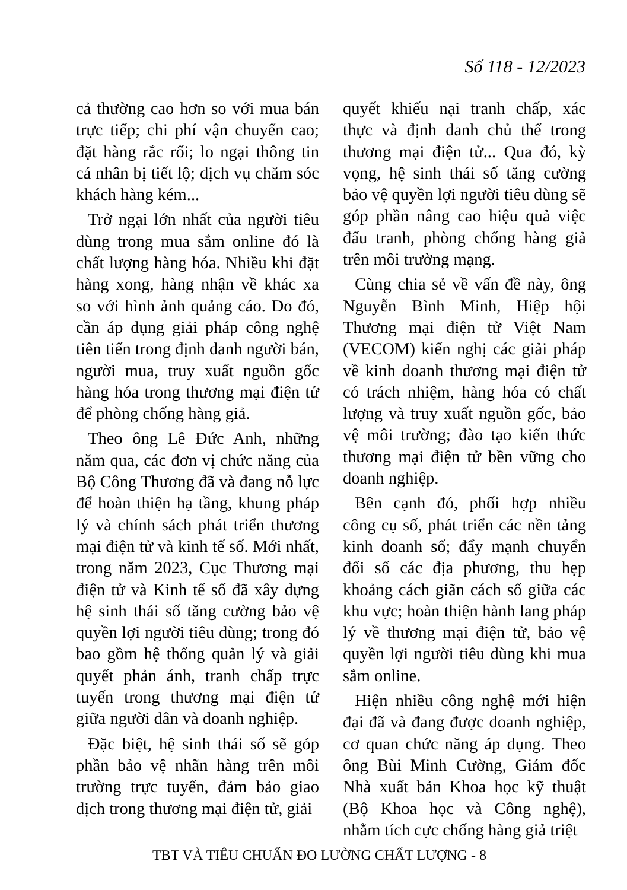Số 118 - 12/2023
cả thường cao hơn so với mua bán trực tiếp; chi phí vận chuyển cao; đặt hàng rắc rối; lo ngại thông tin cá nhân bị tiết lộ; dịch vụ chăm sóc khách hàng kém...
Trở ngại lớn nhất của người tiêu dùng trong mua sắm online đó là chất lượng hàng hóa. Nhiều khi đặt hàng xong, hàng nhận về khác xa so với hình ảnh quảng cáo. Do đó, cần áp dụng giải pháp công nghệ tiên tiến trong định danh người bán, người mua, truy xuất nguồn gốc hàng hóa trong thương mại điện tử để phòng chống hàng giả.
Theo ông Lê Đức Anh, những năm qua, các đơn vị chức năng của Bộ Công Thương đã và đang nỗ lực để hoàn thiện hạ tầng, khung pháp lý và chính sách phát triển thương mại điện tử và kinh tế số. Mới nhất, trong năm 2023, Cục Thương mại điện tử và Kinh tế số đã xây dựng hệ sinh thái số tăng cường bảo vệ quyền lợi người tiêu dùng; trong đó bao gồm hệ thống quản lý và giải quyết phản ánh, tranh chấp trực tuyến trong thương mại điện tử giữa người dân và doanh nghiệp.
Đặc biệt, hệ sinh thái số sẽ góp phần bảo vệ nhãn hàng trên môi trường trực tuyến, đảm bảo giao dịch trong thương mại điện tử, giải
quyết khiếu nại tranh chấp, xác thực và định danh chủ thể trong thương mại điện tử... Qua đó, kỳ vọng, hệ sinh thái số tăng cường bảo vệ quyền lợi người tiêu dùng sẽ góp phần nâng cao hiệu quả việc đấu tranh, phòng chống hàng giả trên môi trường mạng.
Cùng chia sẻ về vấn đề này, ông Nguyễn Bình Minh, Hiệp hội Thương mại điện tử Việt Nam (VECOM) kiến nghị các giải pháp về kinh doanh thương mại điện tử có trách nhiệm, hàng hóa có chất lượng và truy xuất nguồn gốc, bảo vệ môi trường; đào tạo kiến thức thương mại điện tử bền vững cho doanh nghiệp.
Bên cạnh đó, phối hợp nhiều công cụ số, phát triển các nền tảng kinh doanh số; đẩy mạnh chuyển đổi số các địa phương, thu hẹp khoảng cách giãn cách số giữa các khu vực; hoàn thiện hành lang pháp lý về thương mại điện tử, bảo vệ quyền lợi người tiêu dùng khi mua sắm online.
Hiện nhiều công nghệ mới hiện đại đã và đang được doanh nghiệp, cơ quan chức năng áp dụng. Theo ông Bùi Minh Cường, Giám đốc Nhà xuất bản Khoa học kỹ thuật (Bộ Khoa học và Công nghệ), nhằm tích cực chống hàng giả triệt
TBT VÀ TIÊU CHUẨN ĐO LƯỜNG CHẤT LƯỢNG - 8